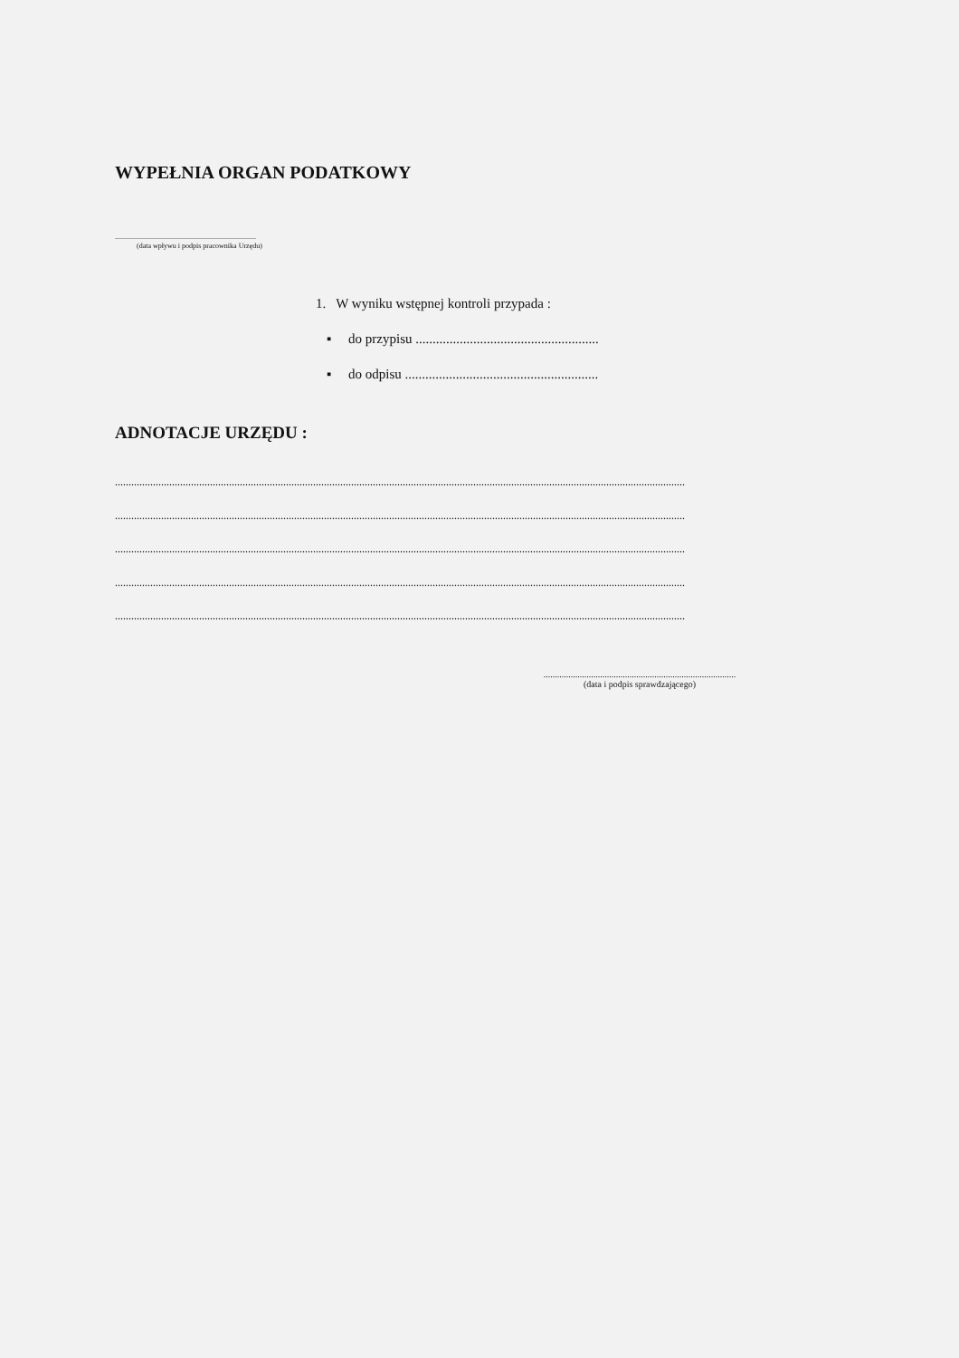WYPEŁNIA ORGAN PODATKOWY
..............................................................................
(data wpływu i podpis pracownika Urzędu)
1. W wyniku wstępnej kontroli przypada :
▪ do przypisu ......................................................
▪ do odpisu .........................................................
ADNOTACJE URZĘDU :
..................................................................................................................................................................................................................
..................................................................................................................................................................................................................
..................................................................................................................................................................................................................
..................................................................................................................................................................................................................
..................................................................................................................................................................................................................
.....................................................................................
(data i podpis sprawdzającego)